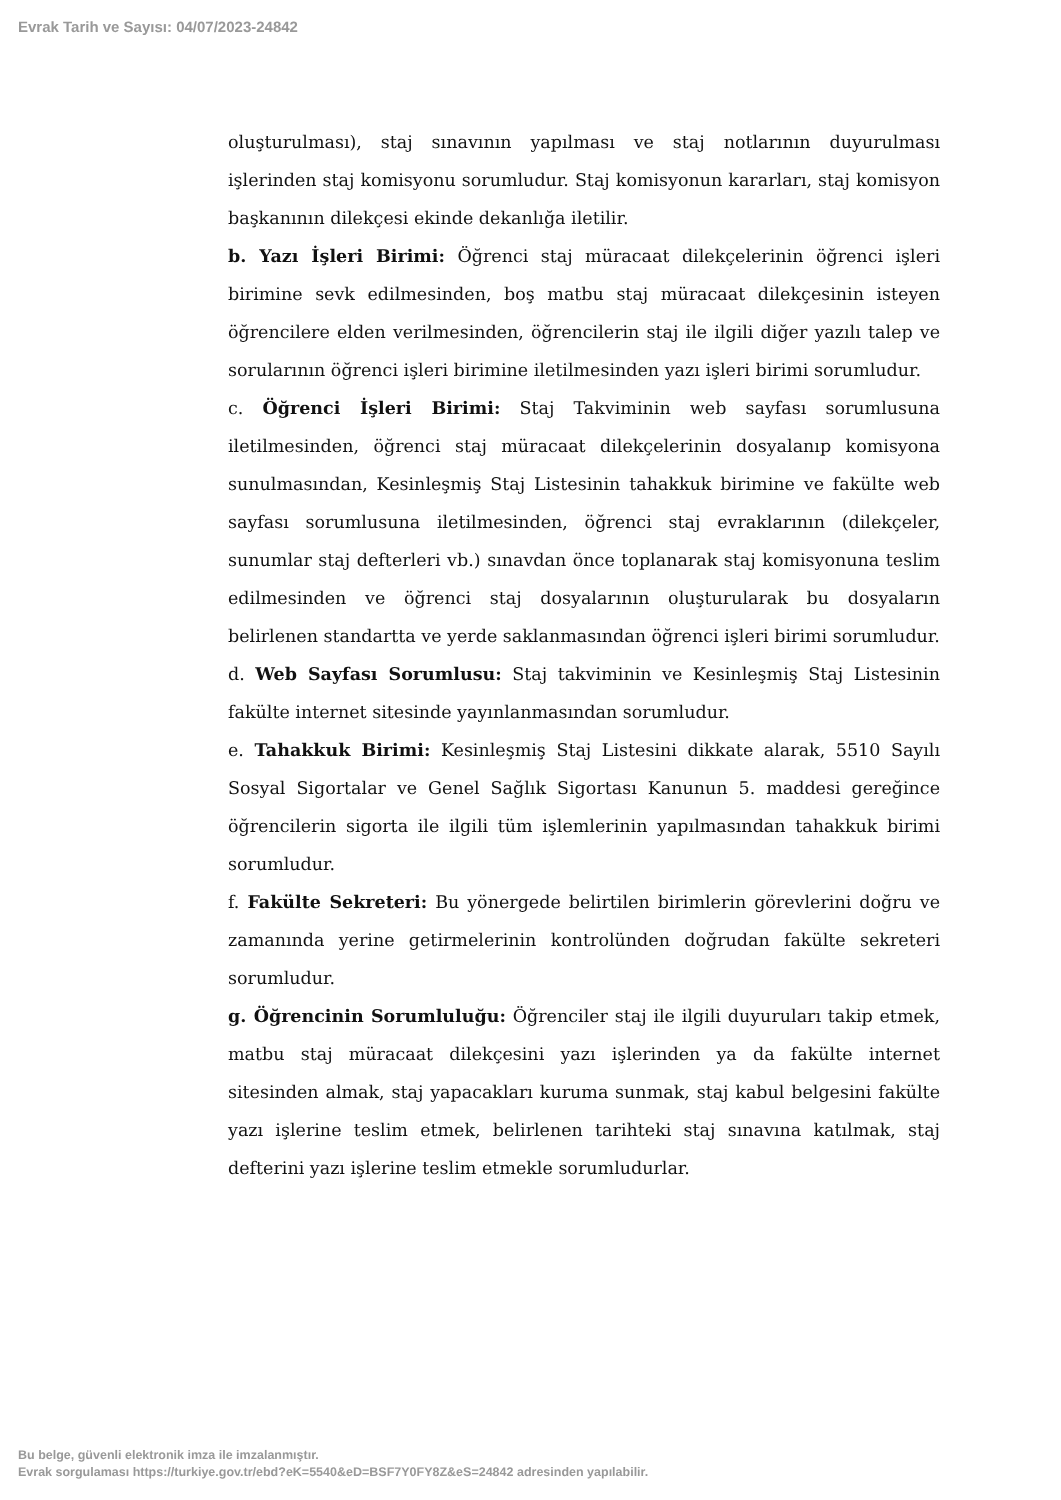Evrak Tarih ve Sayısı: 04/07/2023-24842
oluşturulması), staj sınavının yapılması ve staj notlarının duyurulması işlerinden staj komisyonu sorumludur. Staj komisyonun kararları, staj komisyon başkanının dilekçesi ekinde dekanlığa iletilir.
b. Yazı İşleri Birimi: Öğrenci staj müracaat dilekçelerinin öğrenci işleri birimine sevk edilmesinden, boş matbu staj müracaat dilekçesinin isteyen öğrencilere elden verilmesinden, öğrencilerin staj ile ilgili diğer yazılı talep ve sorularının öğrenci işleri birimine iletilmesinden yazı işleri birimi sorumludur.
c. Öğrenci İşleri Birimi: Staj Takviminin web sayfası sorumlusuna iletilmesinden, öğrenci staj müracaat dilekçelerinin dosyalanıp komisyona sunulmasından, Kesinleşmiş Staj Listesinin tahakkuk birimine ve fakülte web sayfası sorumlusuna iletilmesinden, öğrenci staj evraklarının (dilekçeler, sunumlar staj defterleri vb.) sınavdan önce toplanarak staj komisyonuna teslim edilmesinden ve öğrenci staj dosyalarının oluşturularak bu dosyaların belirlenen standartta ve yerde saklanmasından öğrenci işleri birimi sorumludur.
d. Web Sayfası Sorumlusu: Staj takviminin ve Kesinleşmiş Staj Listesinin fakülte internet sitesinde yayınlanmasından sorumludur.
e. Tahakkuk Birimi: Kesinleşmiş Staj Listesini dikkate alarak, 5510 Sayılı Sosyal Sigortalar ve Genel Sağlık Sigortası Kanunun 5. maddesi gereğince öğrencilerin sigorta ile ilgili tüm işlemlerinin yapılmasından tahakkuk birimi sorumludur.
f. Fakülte Sekreteri: Bu yönergede belirtilen birimlerin görevlerini doğru ve zamanında yerine getirmelerinin kontrolünden doğrudan fakülte sekreteri sorumludur.
g. Öğrencinin Sorumluluğu: Öğrenciler staj ile ilgili duyuruları takip etmek, matbu staj müracaat dilekçesini yazı işlerinden ya da fakülte internet sitesinden almak, staj yapacakları kuruma sunmak, staj kabul belgesini fakülte yazı işlerine teslim etmek, belirlenen tarihteki staj sınavına katılmak, staj defterini yazı işlerine teslim etmekle sorumludurlar.
Bu belge, güvenli elektronik imza ile imzalanmıştır.
Evrak sorgulaması https://turkiye.gov.tr/ebd?eK=5540&eD=BSF7Y0FY8Z&eS=24842 adresinden yapılabilir.